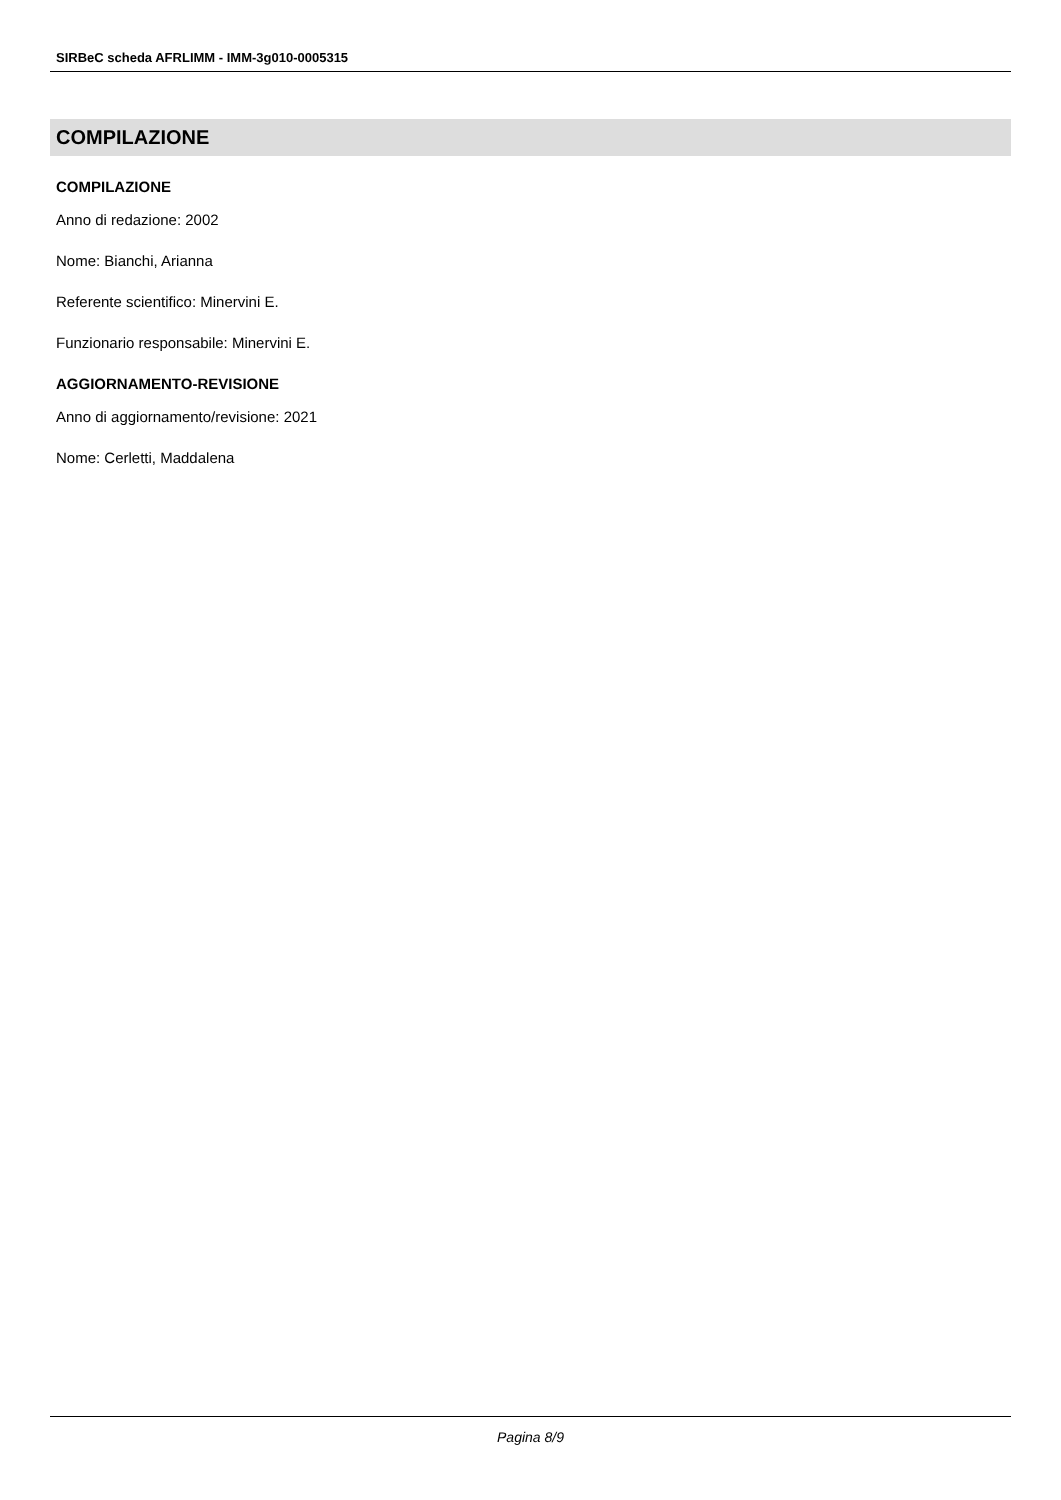SIRBeC scheda AFRLIMM - IMM-3g010-0005315
COMPILAZIONE
COMPILAZIONE
Anno di redazione: 2002
Nome: Bianchi, Arianna
Referente scientifico: Minervini E.
Funzionario responsabile: Minervini E.
AGGIORNAMENTO-REVISIONE
Anno di aggiornamento/revisione: 2021
Nome: Cerletti, Maddalena
Pagina 8/9